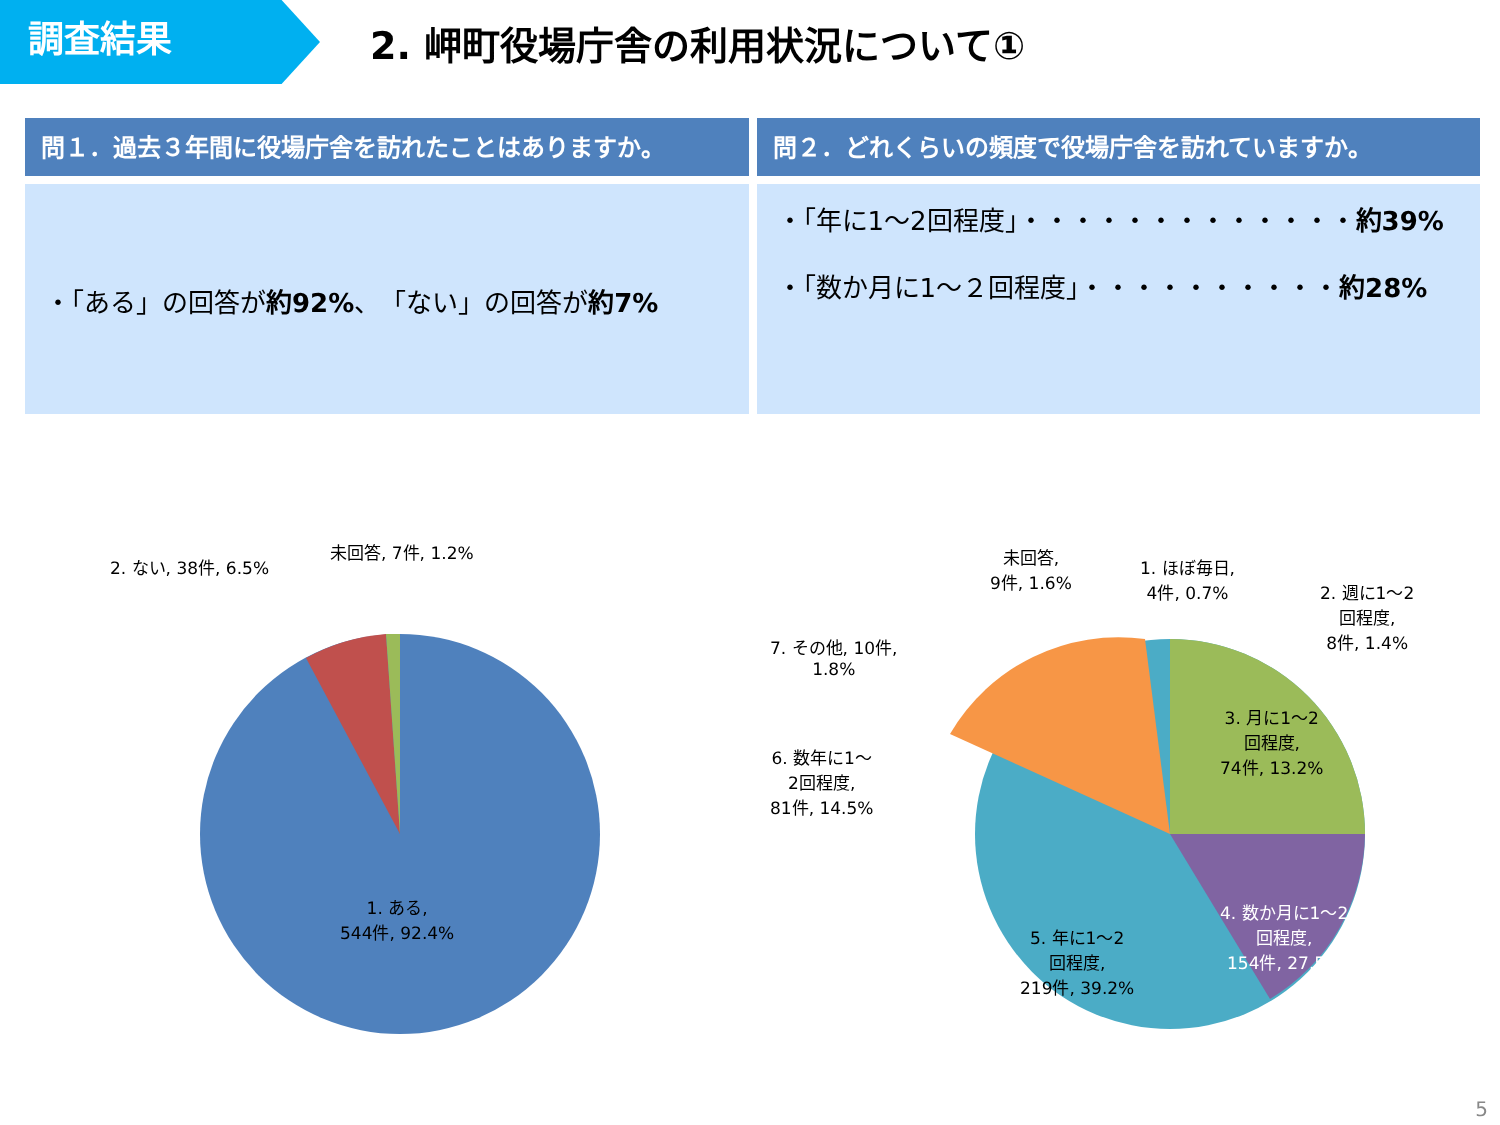調査結果
2. 岬町役場庁舎の利用状況について①
問１．過去３年間に役場庁舎を訪れたことはありますか。
・「ある」の回答が約92%、「ない」の回答が約7%
問２．どれくらいの頻度で役場庁舎を訪れていますか。
・「年に1～2回程度」・・・・・・・・・・・・・約39%
・「数か月に1～２回程度」・・・・・・・・・・約28%
2. ない, 38件, 6.5%
未回答, 7件, 1.2%
1. ある,
544件, 92.4%
未回答,
9件, 1.6%
1. ほぼ毎日,
4件, 0.7%
2. 週に1～2
回程度,
8件, 1.4%
7. その他, 10件,
1.8%
6. 数年に1～
2回程度,
81件, 14.5%
3. 月に1～2
回程度,
74件, 13.2%
4. 数か月に1～2
回程度,
154件, 27.5%
5. 年に1～2
回程度,
219件, 39.2%
5